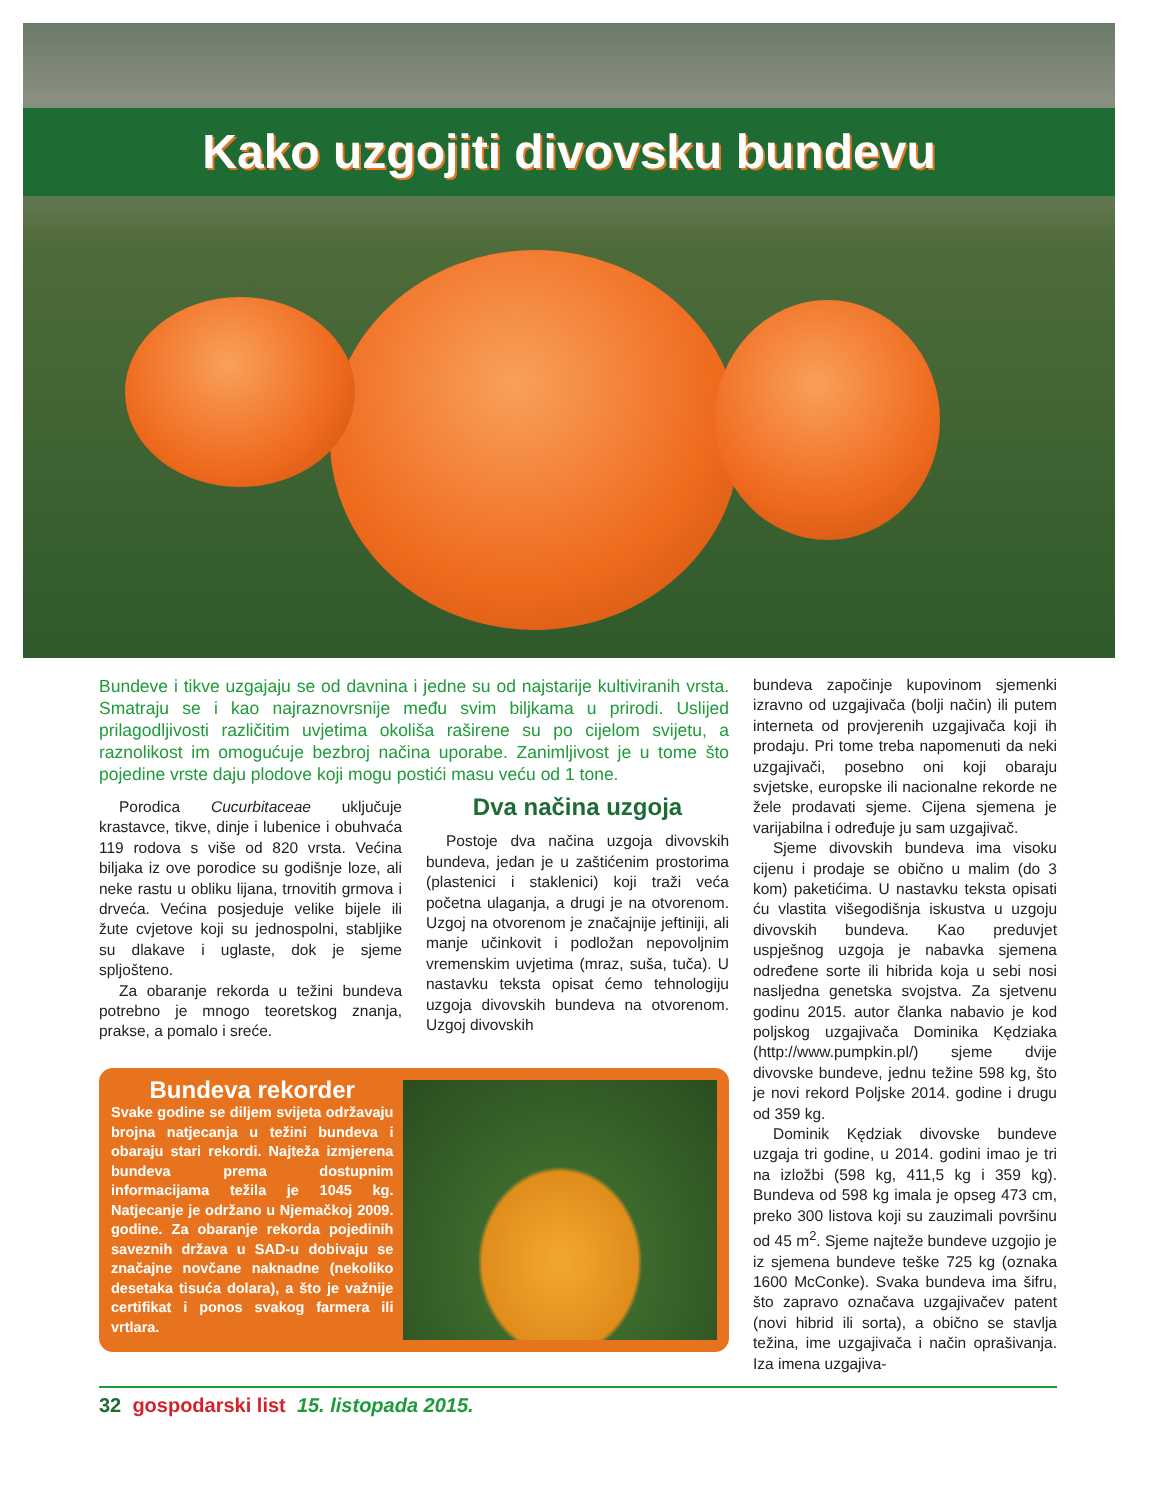Kako uzgojiti divovsku bundevu
Bundeve i tikve uzgajaju se od davnina i jedne su od najstarije kultiviranih vrsta. Smatraju se i kao najraznovrsnije među svim biljkama u prirodi. Uslijed prilagodljivosti različitim uvjetima okoliša raširene su po cijelom svijetu, a raznolikost im omogućuje bezbroj načina uporabe. Zanimljivost je u tome što pojedine vrste daju plodove koji mogu postići masu veću od 1 tone.
Porodica Cucurbitaceae uključuje krastavce, tikve, dinje i lubenice i obuhvaća 119 rodova s više od 820 vrsta. Većina biljaka iz ove porodice su godišnje loze, ali neke rastu u obliku lijana, trnovitih grmova i drveća. Većina posjeduje velike bijele ili žute cvjetove koji su jednospolni, stabljike su dlakave i uglaste, dok je sjeme spljošteno.
Za obaranje rekorda u težini bundeva potrebno je mnogo teoretskog znanja, prakse, a pomalo i sreće.
Dva načina uzgoja
Postoje dva načina uzgoja divovskih bundeva, jedan je u zaštićenim prostorima (plastenici i staklenici) koji traži veća početna ulaganja, a drugi je na otvorenom. Uzgoj na otvorenom je značajnije jeftiniji, ali manje učinkovit i podložan nepovoljnim vremenskim uvjetima (mraz, suša, tuča). U nastavku teksta opisat ćemo tehnologiju uzgoja divovskih bundeva na otvorenom. Uzgoj divovskih
Bundeva rekorder
Svake godine se diljem svijeta održavaju brojna natjecanja u težini bundeva i obaraju stari rekordi. Najteža izmjerena bundeva prema dostupnim informacijama težila je 1045 kg. Natjecanje je održano u Njemačkoj 2009. godine. Za obaranje rekorda pojedinih saveznih država u SAD-u dobivaju se značajne novčane naknadne (nekoliko desetaka tisuća dolara), a što je važnije certifikat i ponos svakog farmera ili vrtlara.
bundeva započinje kupovinom sjemenki izravno od uzgajivača (bolji način) ili putem interneta od provjerenih uzgajivača koji ih prodaju. Pri tome treba napomenuti da neki uzgajivači, posebno oni koji obaraju svjetske, europske ili nacionalne rekorde ne žele prodavati sjeme. Cijena sjemena je varijabilna i određuje ju sam uzgajivač.
Sjeme divovskih bundeva ima visoku cijenu i prodaje se obično u malim (do 3 kom) paketićima. U nastavku teksta opisati ću vlastita višegodišnja iskustva u uzgoju divovskih bundeva. Kao preduvjet uspješnog uzgoja je nabavka sjemena određene sorte ili hibrida koja u sebi nosi nasljedna genetska svojstva. Za sjetvenu godinu 2015. autor članka nabavio je kod poljskog uzgajivača Dominika Kędziaka (http://www.pumpkin.pl/) sjeme dvije divovske bundeve, jednu težine 598 kg, što je novi rekord Poljske 2014. godine i drugu od 359 kg.
Dominik Kędziak divovske bundeve uzgaja tri godine, u 2014. godini imao je tri na izložbi (598 kg, 411,5 kg i 359 kg). Bundeva od 598 kg imala je opseg 473 cm, preko 300 listova koji su zauzimali površinu od 45 m<sup>2</sup>. Sjeme najteže bundeve uzgojio je iz sjemena bundeve teške 725 kg (oznaka 1600 McConke). Svaka bundeva ima šifru, što zapravo označava uzgajivačev patent (novi hibrid ili sorta), a obično se stavlja težina, ime uzgajivača i način oprašivanja. Iza imena uzgajiva-
32 gospodarski list 15. listopada 2015.